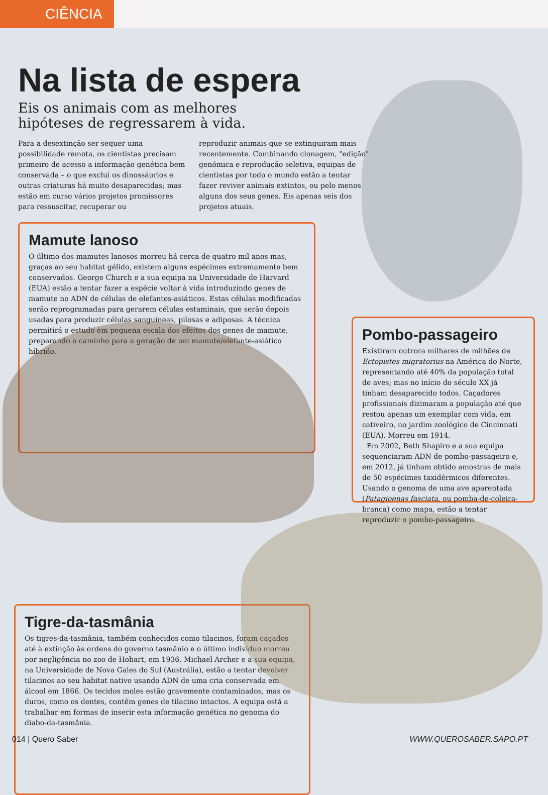CIÊNCIA
Na lista de espera
Eis os animais com as melhores hipóteses de regressarem à vida.
Para a desextinção ser sequer uma possibilidade remota, os cientistas precisam primeiro de acesso a informação genética bem conservada – o que exclui os dinossáurios e outras criaturas há muito desaparecidas; mas estão em curso vários projetos promissores para ressuscitar, recuperar ou
reproduzir animais que se extinguiram mais recentemente. Combinando clonagem, "edição" genómica e reprodução seletiva, equipas de cientistas por todo o mundo estão a tentar fazer reviver animais extintos, ou pelo menos alguns dos seus genes. Eis apenas seis dos projetos atuais.
Mamute lanoso
O último dos mamutes lanosos morreu há cerca de quatro mil anos mas, graças ao seu habitat gélido, existem alguns espécimes extremamente bem conservados. George Church e a sua equipa na Universidade de Harvard (EUA) estão a tentar fazer a espécie voltar à vida introduzindo genes de mamute no ADN de células de elefantes-asiáticos. Estas células modificadas serão reprogramadas para gerarem células estaminais, que serão depois usadas para produzir células sanguíneas, pilosas e adiposas. A técnica permitirá o estudo em pequena escala dos efeitos dos genes de mamute, preparando o caminho para a geração de um mamute/elefante-asiático híbrido.
Pombo-passageiro
Existiram outrora milhares de milhões de Ectopistes migratorius na América do Norte, representando até 40% da população total de aves; mas no início do século XX já tinham desaparecido todos. Caçadores profissionais dizimaram a população até que restou apenas um exemplar com vida, em cativeiro, no jardim zoológico de Cincinnati (EUA). Morreu em 1914.
Em 2002, Beth Shapiro e a sua equipa sequenciaram ADN de pombo-passageiro e, em 2012, já tinham obtido amostras de mais de 50 espécimes taxidérmicos diferentes. Usando o genoma de uma ave aparentada (Patagioenas fasciata, ou pomba-de-coleira-branca) como mapa, estão a tentar reproduzir o pombo-passageiro.
Tigre-da-tasmânia
Os tigres-da-tasmânia, também conhecidos como tilacinos, foram caçados até à extinção às ordens do governo tasmânio e o último indivíduo morreu por negligência no zoo de Hobart, em 1936. Michael Archer e a sua equipa, na Universidade de Nova Gales do Sul (Austrália), estão a tentar devolver tilacinos ao seu habitat nativo usando ADN de uma cria conservada em álcool em 1866. Os tecidos moles estão gravemente contaminados, mas os duros, como os dentes, contêm genes de tilacino intactos. A equipa está a trabalhar em formas de inserir esta informação genética no genoma do diabo-da-tasmânia.
014 | Quero Saber WWW.QUEROSABER.SAPO.PT